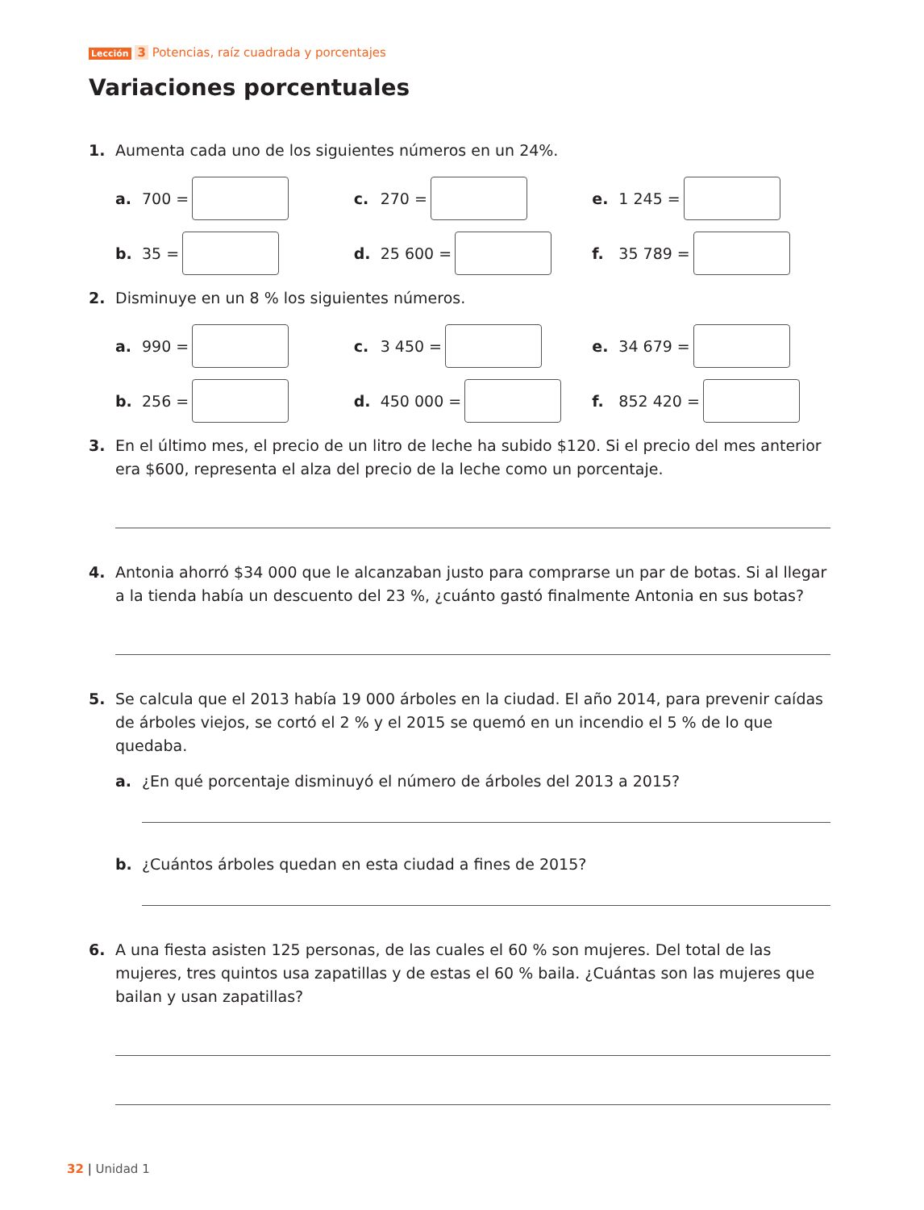Lección 3 Potencias, raíz cuadrada y porcentajes
Variaciones porcentuales
1. Aumenta cada uno de los siguientes números en un 24%.
a. 700 = c. 270 = e. 1 245 =
b. 35 = d. 25 600 = f. 35 789 =
2. Disminuye en un 8 % los siguientes números.
a. 990 = c. 3 450 = e. 34 679 =
b. 256 = d. 450 000 = f. 852 420 =
3. En el último mes, el precio de un litro de leche ha subido $120. Si el precio del mes anterior era $600, representa el alza del precio de la leche como un porcentaje.
4. Antonia ahorró $34 000 que le alcanzaban justo para comprarse un par de botas. Si al llegar a la tienda había un descuento del 23 %, ¿cuánto gastó finalmente Antonia en sus botas?
5. Se calcula que el 2013 había 19 000 árboles en la ciudad. El año 2014, para prevenir caídas de árboles viejos, se cortó el 2 % y el 2015 se quemó en un incendio el 5 % de lo que quedaba.
a. ¿En qué porcentaje disminuyó el número de árboles del 2013 a 2015?
b. ¿Cuántos árboles quedan en esta ciudad a fines de 2015?
6. A una fiesta asisten 125 personas, de las cuales el 60 % son mujeres. Del total de las mujeres, tres quintos usa zapatillas y de estas el 60 % baila. ¿Cuántas son las mujeres que bailan y usan zapatillas?
32 | Unidad 1